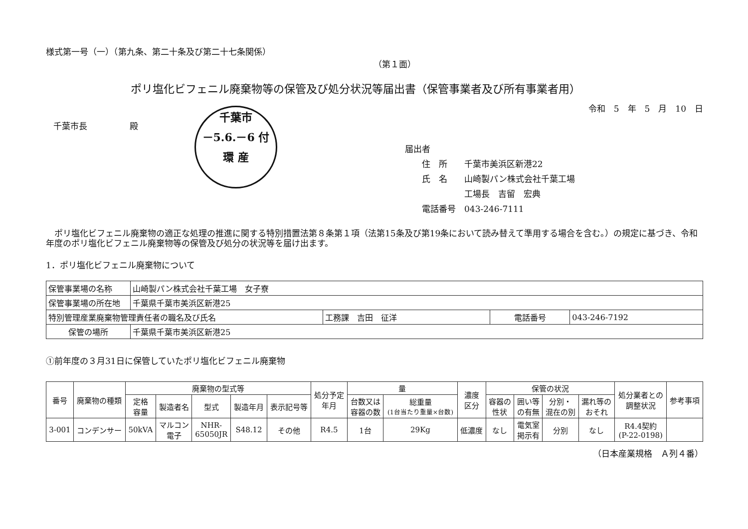様式第一号（一）（第九条、第二十条及び第二十七条関係）
（第１面）
ポリ塩化ビフェニル廃棄物等の保管及び処分状況等届出書（保管事業者及び所有事業者用）
令和　5　年　5　月　10　日
千葉市長　　　　　殿
千葉市
－5.6.－6 付
環 産
届出者
　　住　所　　千葉市美浜区新港22
　　氏　名　　山崎製パン株式会社千葉工場
　　　　　　　工場長　吉留　宏典
　　電話番号　043-246-7111
　ポリ塩化ビフェニル廃棄物の適正な処理の推進に関する特別措置法第８条第１項（法第15条及び第19条において読み替えて準用する場合を含む。）の規定に基づき、令和　　年度のポリ塩化ビフェニル廃棄物等の保管及び処分の状況等を届け出ます。
1．ポリ塩化ビフェニル廃棄物について
| 保管事業場の名称 | 山崎製パン株式会社千葉工場 女子寮 | | | |
| 保管事業場の所在地 | 千葉県千葉市美浜区新港25 | | | |
| 特別管理産業廃棄物管理責任者の職名及び氏名 | | 工務課 吉田 征洋 | 電話番号 | 043-246-7192 |
| 保管の場所 | 千葉県千葉市美浜区新港25 | | | |
①前年度の３月31日に保管していたポリ塩化ビフェニル廃棄物
| 番号 | 廃棄物の種類 | 廃棄物の型式等 | | | | | 処分予定 年月 | 量 | | 濃度 区分 | 保管の状況 | | | | 処分業者との 調整状況 | 参考事項 |
| --- | --- | --- | --- | --- | --- | --- | --- | --- | --- | --- | --- | --- | --- | --- | --- | --- |
| | | 定格 容量 | 製造者名 | 型式 | 製造年月 | 表示記号等 | | 台数又は 容器の数 | 総重量 (1台当たり重量×台数) | | 容器の 性状 | 囲い等 の有無 | 分別・ 混在の別 | 漏れ等の おそれ | | |
| 3-001 | コンデンサー | 50kVA | マルコン 電子 | NHR- 65050JR | S48.12 | その他 | R4.5 | 1台 | 29Kg | 低濃度 | なし | 電気室 掲示有 | 分別 | なし | R4.4契約 (P-22-0198) | |
（日本産業規格　Ａ列４番）